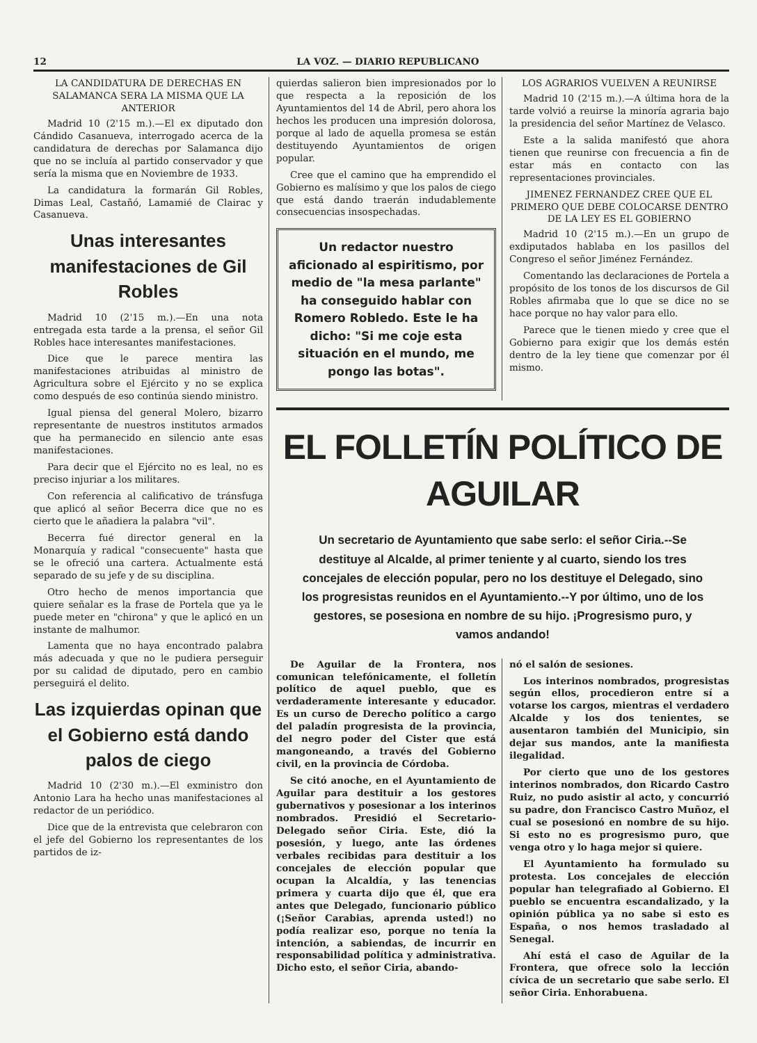12 LA VOZ. — DIARIO REPUBLICANO
LA CANDIDATURA DE DERECHAS EN SALAMANCA SERA LA MISMA QUE LA ANTERIOR
Madrid 10 (2'15 m.).—El ex diputado don Cándido Casanueva, interrogado acerca de la candidatura de derechas por Salamanca dijo que no se incluía al partido conservador y que sería la misma que en Noviembre de 1933.
La candidatura la formarán Gil Robles, Dimas Leal, Castañó, Lamamié de Clairac y Casanueva.
Unas interesantes manifestaciones de Gil Robles
Madrid 10 (2'15 m.).—En una nota entregada esta tarde a la prensa, el señor Gil Robles hace interesantes manifestaciones.
Dice que le parece mentira las manifestaciones atribuidas al ministro de Agricultura sobre el Ejército y no se explica como después de eso continúa siendo ministro.
Igual piensa del general Molero, bizarro representante de nuestros institutos armados que ha permanecido en silencio ante esas manifestaciones.
Para decir que el Ejército no es leal, no es preciso injuriar a los militares.
Con referencia al calificativo de tránsfuga que aplicó al señor Becerra dice que no es cierto que le añadiera la palabra "vil".
Becerra fué director general en la Monarquía y radical "consecuente" hasta que se le ofreció una cartera. Actualmente está separado de su jefe y de su disciplina.
Otro hecho de menos importancia que quiere señalar es la frase de Portela que ya le puede meter en "chirona" y que le aplicó en un instante de malhumor.
Lamenta que no haya encontrado palabra más adecuada y que no le pudiera perseguir por su calidad de diputado, pero en cambio perseguirá el delito.
Las izquierdas opinan que el Gobierno está dando palos de ciego
Madrid 10 (2'30 m.).—El exministro don Antonio Lara ha hecho unas manifestaciones al redactor de un periódico.
Dice que de la entrevista que celebraron con el jefe del Gobierno los representantes de los partidos de iz-
quierdas salieron bien impresionados por lo que respecta a la reposición de los Ayuntamientos del 14 de Abril, pero ahora los hechos les producen una impresión dolorosa, porque al lado de aquella promesa se están destituyendo Ayuntamientos de origen popular.
Cree que el camino que ha emprendido el Gobierno es malísimo y que los palos de ciego que está dando traerán indudablemente consecuencias insospechadas.
Un redactor nuestro aficionado al espiritismo, por medio de "la mesa parlante" ha conseguido hablar con Romero Robledo. Este le ha dicho: "Si me coje esta situación en el mundo, me pongo las botas".
LOS AGRARIOS VUELVEN A REUNIRSE
Madrid 10 (2'15 m.).—A última hora de la tarde volvió a reuirse la minoría agraria bajo la presidencia del señor Martínez de Velasco.
Este a la salida manifestó que ahora tienen que reunirse con frecuencia a fin de estar más en contacto con las representaciones provinciales.
JIMENEZ FERNANDEZ CREE QUE EL PRIMERO QUE DEBE COLOCARSE DENTRO DE LA LEY ES EL GOBIERNO
Madrid 10 (2'15 m.).—En un grupo de exdiputados hablaba en los pasillos del Congreso el señor Jiménez Fernández.
Comentando las declaraciones de Portela a propósito de los tonos de los discursos de Gil Robles afirmaba que lo que se dice no se hace porque no hay valor para ello.
Parece que le tienen miedo y cree que el Gobierno para exigir que los demás estén dentro de la ley tiene que comenzar por él mismo.
EL FOLLETÍN POLÍTICO DE AGUILAR
Un secretario de Ayuntamiento que sabe serlo: el señor Ciria.--Se destituye al Alcalde, al primer teniente y al cuarto, siendo los tres concejales de elección popular, pero no los destituye el Delegado, sino los progresistas reunidos en el Ayuntamiento.--Y por último, uno de los gestores, se posesiona en nombre de su hijo. ¡Progresismo puro, y vamos andando!
De Aguilar de la Frontera, nos comunican telefónicamente, el folletín político de aquel pueblo, que es verdaderamente interesante y educador. Es un curso de Derecho político a cargo del paladín progresista de la provincia, del negro poder del Cister que está mangoneando, a través del Gobierno civil, en la provincia de Córdoba.
Se citó anoche, en el Ayuntamiento de Aguilar para destituir a los gestores gubernativos y posesionar a los interinos nombrados. Presidió el Secretario-Delegado señor Ciria. Este, dió la posesión, y luego, ante las órdenes verbales recibidas para destituir a los concejales de elección popular que ocupan la Alcaldía, y las tenencias primera y cuarta dijo que él, que era antes que Delegado, funcionario público (¡Señor Carabias, aprenda usted!) no podía realizar eso, porque no tenía la intención, a sabiendas, de incurrir en responsabilidad política y administrativa. Dicho esto, el señor Ciria, abando-
nó el salón de sesiones.
Los interinos nombrados, progresistas según ellos, procedieron entre sí a votarse los cargos, mientras el verdadero Alcalde y los dos tenientes, se ausentaron también del Municipio, sin dejar sus mandos, ante la manifiesta ilegalidad.
Por cierto que uno de los gestores interinos nombrados, don Ricardo Castro Ruiz, no pudo asistir al acto, y concurrió su padre, don Francisco Castro Muñoz, el cual se posesionó en nombre de su hijo. Si esto no es progresismo puro, que venga otro y lo haga mejor si quiere.
El Ayuntamiento ha formulado su protesta. Los concejales de elección popular han telegrafiado al Gobierno. El pueblo se encuentra escandalizado, y la opinión pública ya no sabe si esto es España, o nos hemos trasladado al Senegal.
Ahí está el caso de Aguilar de la Frontera, que ofrece solo la lección cívica de un secretario que sabe serlo. El señor Ciria. Enhorabuena.